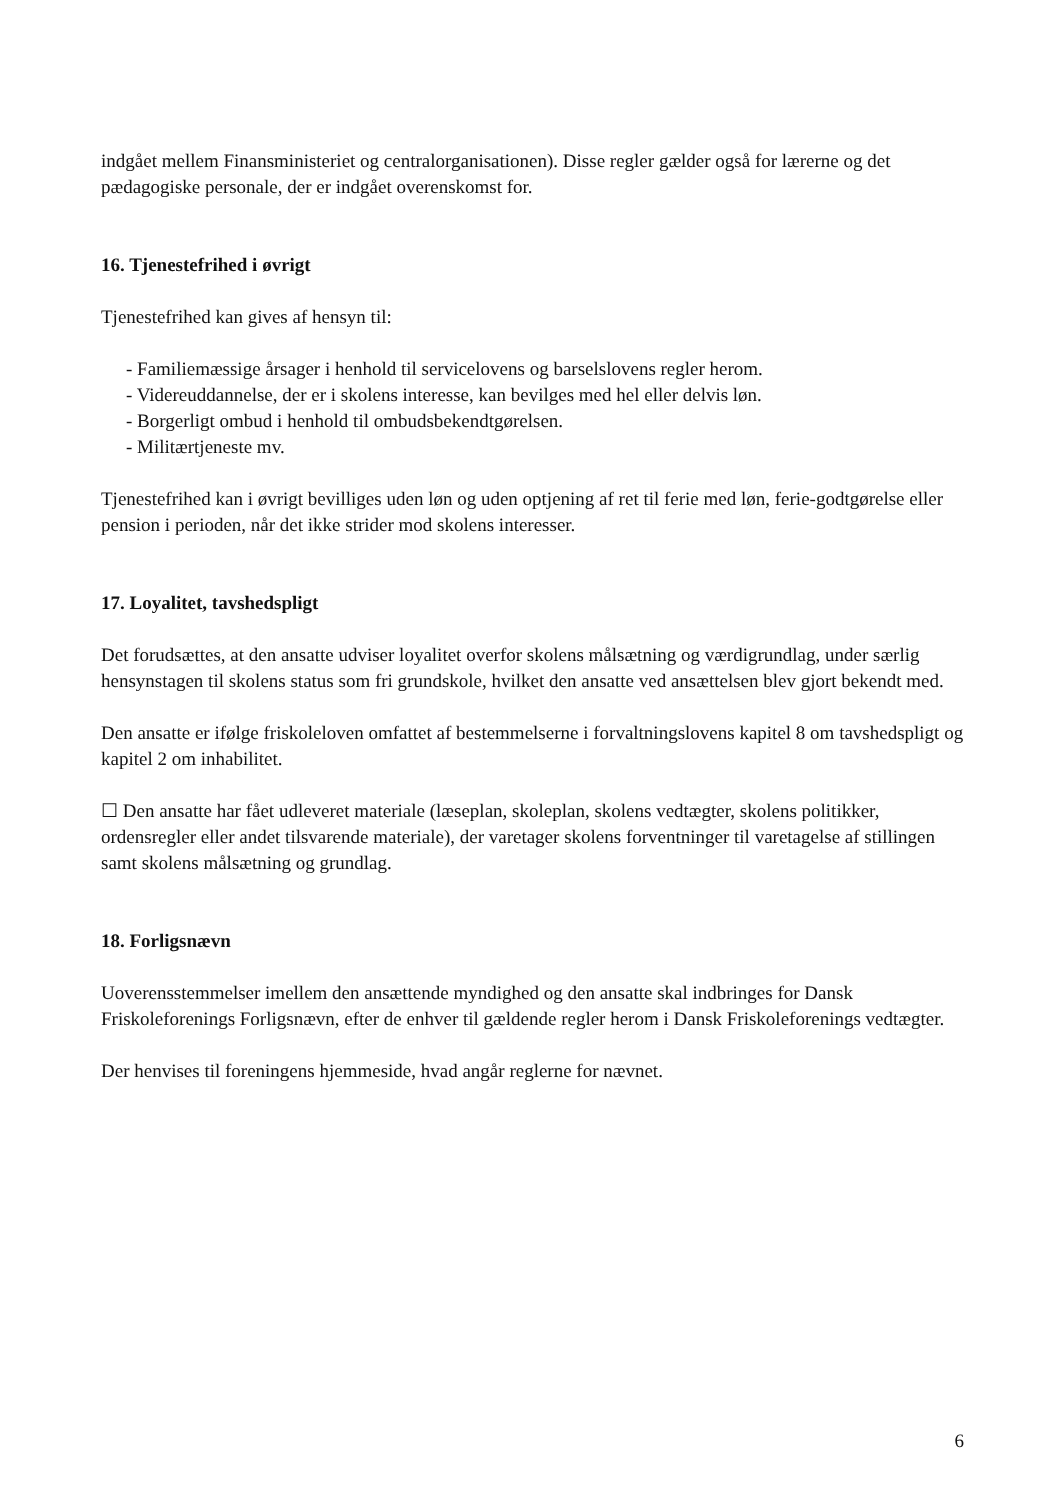indgået mellem Finansministeriet og centralorganisationen). Disse regler gælder også for lærerne og det pædagogiske personale, der er indgået overenskomst for.
16. Tjenestefrihed i øvrigt
Tjenestefrihed kan gives af hensyn til:
- Familiemæssige årsager i henhold til servicelovens og barselslovens regler herom.
- Videreuddannelse, der er i skolens interesse, kan bevilges med hel eller delvis løn.
- Borgerligt ombud i henhold til ombudsbekendtgørelsen.
- Militærtjeneste mv.
Tjenestefrihed kan i øvrigt bevilliges uden løn og uden optjening af ret til ferie med løn, ferie-godtgørelse eller pension i perioden, når det ikke strider mod skolens interesser.
17. Loyalitet, tavshedspligt
Det forudsættes, at den ansatte udviser loyalitet overfor skolens målsætning og værdigrundlag, under særlig hensynstagen til skolens status som fri grundskole, hvilket den ansatte ved ansættelsen blev gjort bekendt med.
Den ansatte er ifølge friskoleloven omfattet af bestemmelserne i forvaltningslovens kapitel 8 om tavshedspligt og kapitel 2 om inhabilitet.
☐ Den ansatte har fået udleveret materiale (læseplan, skoleplan, skolens vedtægter, skolens politikker, ordensregler eller andet tilsvarende materiale), der varetager skolens forventninger til varetagelse af stillingen samt skolens målsætning og grundlag.
18. Forligsnævn
Uoverensstemmelser imellem den ansættende myndighed og den ansatte skal indbringes for Dansk Friskoleforenings Forligsnævn, efter de enhver til gældende regler herom i Dansk Friskoleforenings vedtægter.
Der henvises til foreningens hjemmeside, hvad angår reglerne for nævnet.
6